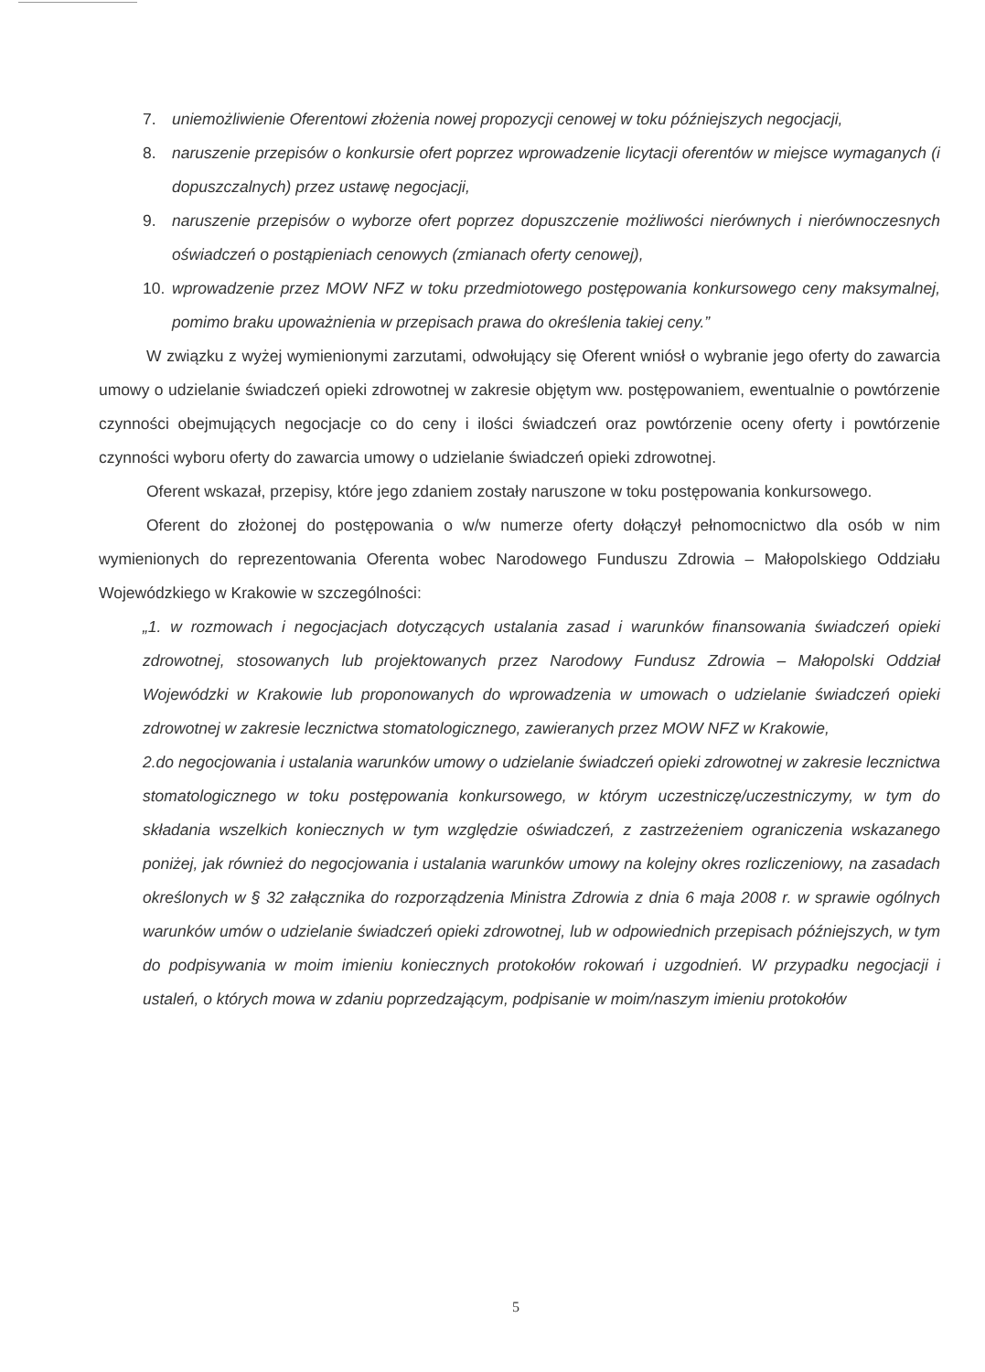7. uniemożliwienie Oferentowi złożenia nowej propozycji cenowej w toku późniejszych negocjacji,
8. naruszenie przepisów o konkursie ofert poprzez wprowadzenie licytacji oferentów w miejsce wymaganych (i dopuszczalnych) przez ustawę negocjacji,
9. naruszenie przepisów o wyborze ofert poprzez dopuszczenie możliwości nierównych i nierównoczesnych oświadczeń o postąpieniach cenowych (zmianach oferty cenowej),
10. wprowadzenie przez MOW NFZ w toku przedmiotowego postępowania konkursowego ceny maksymalnej, pomimo braku upoważnienia w przepisach prawa do określenia takiej ceny.”
W związku z wyżej wymienionymi zarzutami, odwołujący się Oferent wniósł o wybranie jego oferty do zawarcia umowy o udzielanie świadczeń opieki zdrowotnej w zakresie objętym ww. postępowaniem, ewentualnie o powtórzenie czynności obejmujących negocjacje co do ceny i ilości świadczeń oraz powtórzenie oceny oferty i powtórzenie czynności wyboru oferty do zawarcia umowy o udzielanie świadczeń opieki zdrowotnej.
Oferent wskazał, przepisy, które jego zdaniem zostały naruszone w toku postępowania konkursowego.
Oferent do złożonej do postępowania o w/w numerze oferty dołączył pełnomocnictwo dla osób w nim wymienionych do reprezentowania Oferenta wobec Narodowego Funduszu Zdrowia – Małopolskiego Oddziału Wojewódzkiego w Krakowie w szczególności:
„1. w rozmowach i negocjacjach dotyczących ustalania zasad i warunków finansowania świadczeń opieki zdrowotnej, stosowanych lub projektowanych przez Narodowy Fundusz Zdrowia – Małopolski Oddział Wojewódzki w Krakowie lub proponowanych do wprowadzenia w umowach o udzielanie świadczeń opieki zdrowotnej w zakresie lecznictwa stomatologicznego, zawieranych przez MOW NFZ w Krakowie,
2.do negocjowania i ustalania warunków umowy o udzielanie świadczeń opieki zdrowotnej w zakresie lecznictwa stomatologicznego w toku postępowania konkursowego, w którym uczestniczę/uczestniczymy, w tym do składania wszelkich koniecznych w tym względzie oświadczeń, z zastrzeżeniem ograniczenia wskazanego poniżej, jak również do negocjowania i ustalania warunków umowy na kolejny okres rozliczeniowy, na zasadach określonych w § 32 załącznika do rozporządzenia Ministra Zdrowia z dnia 6 maja 2008 r. w sprawie ogólnych warunków umów o udzielanie świadczeń opieki zdrowotnej, lub w odpowiednich przepisach późniejszych, w tym do podpisywania w moim imieniu koniecznych protokołów rokowań i uzgodnień. W przypadku negocjacji i ustaleń, o których mowa w zdaniu poprzedzającym, podpisanie w moim/naszym imieniu protokołów
5